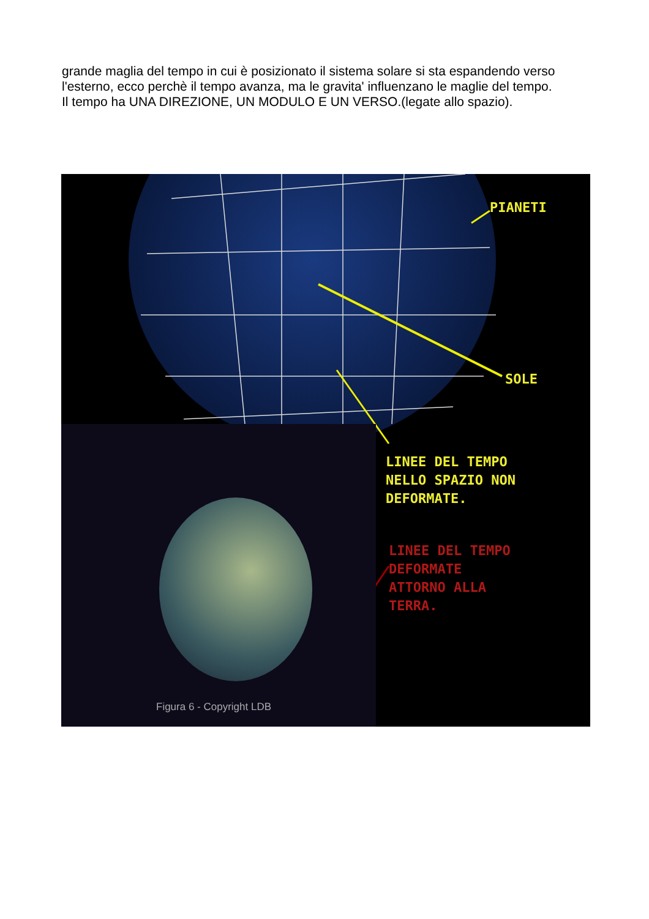grande maglia del tempo in cui è posizionato il sistema solare si sta espandendo verso l'esterno, ecco perchè il tempo avanza, ma le gravita' influenzano le maglie del tempo.
Il tempo ha UNA DIREZIONE, UN MODULO E UN VERSO.(legate allo spazio).
PIANETI
SOLE
LINEE DEL TEMPO
NELLO SPAZIO NON
DEFORMATE.
LINEE DEL TEMPO
DEFORMATE
ATTORNO ALLA
TERRA.
Figura 6 - Copyright LDB